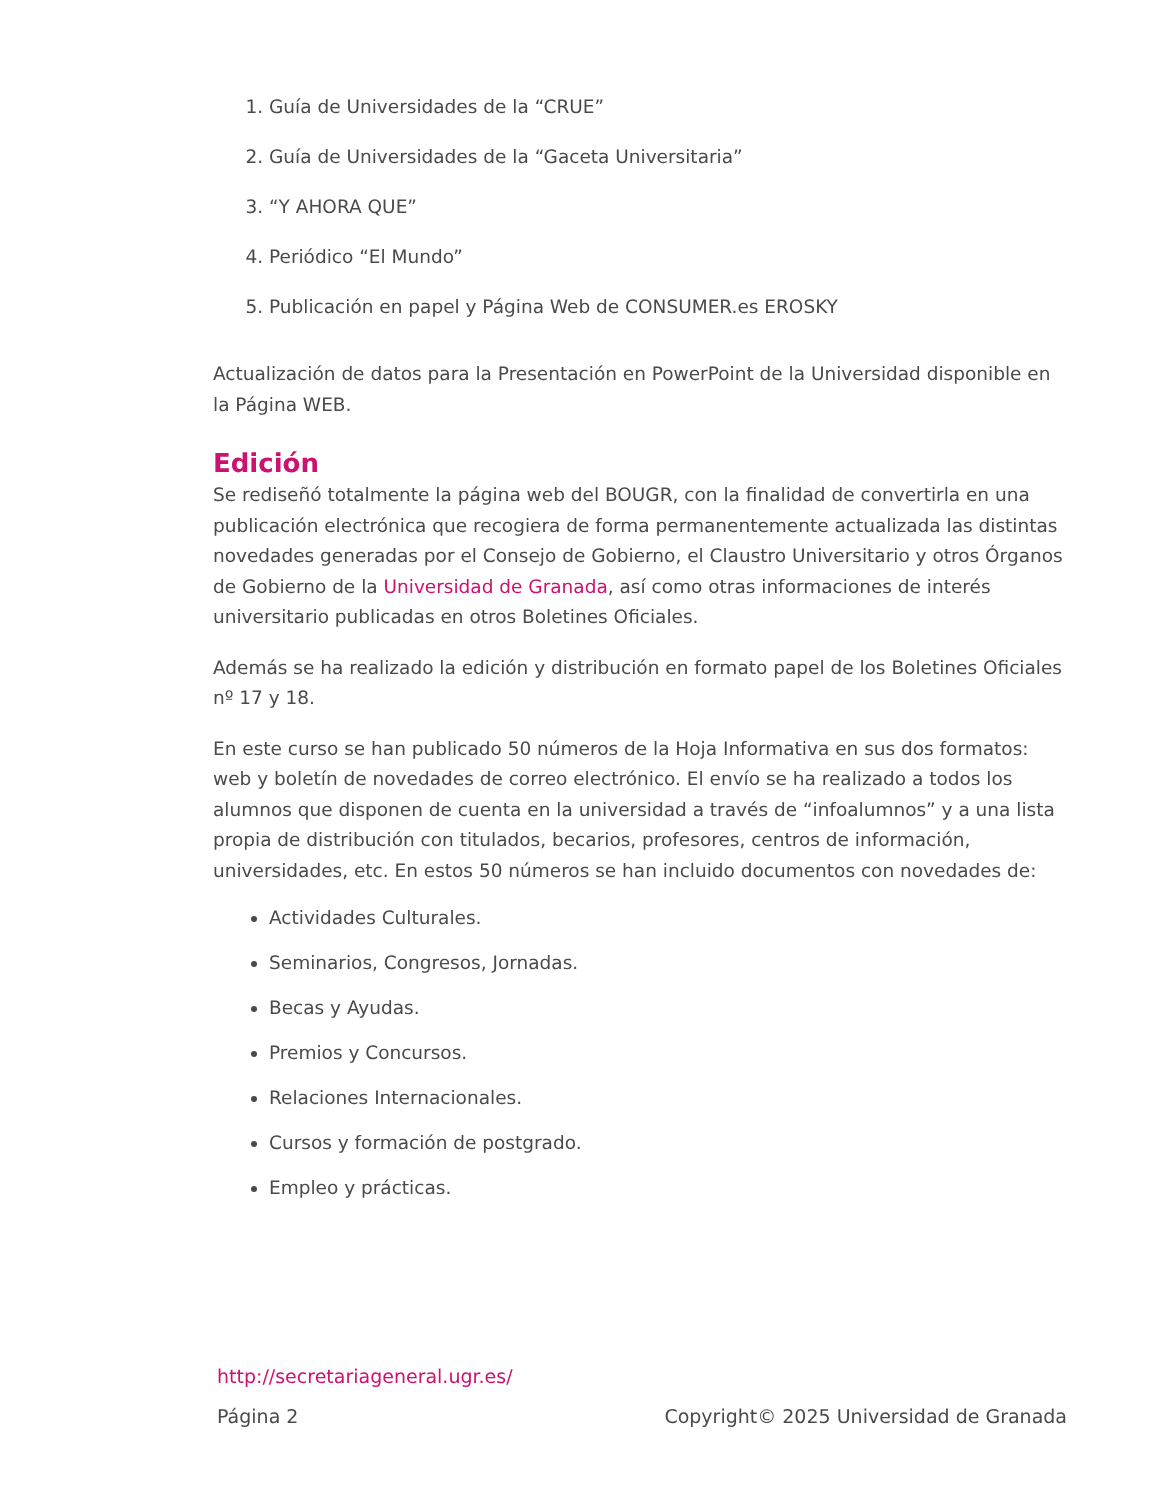1. Guía de Universidades de la “CRUE”
2. Guía de Universidades de la “Gaceta Universitaria”
3. “Y AHORA QUE”
4. Periódico “El Mundo”
5. Publicación en papel y Página Web de CONSUMER.es EROSKY
Actualización de datos para la Presentación en PowerPoint de la Universidad disponible en la Página WEB.
Edición
Se rediseñó totalmente la página web del BOUGR, con la finalidad de convertirla en una publicación electrónica que recogiera de forma permanentemente actualizada las distintas novedades generadas por el Consejo de Gobierno, el Claustro Universitario y otros Órganos de Gobierno de la Universidad de Granada, así como otras informaciones de interés universitario publicadas en otros Boletines Oficiales.
Además se ha realizado la edición y distribución en formato papel de los Boletines Oficiales nº 17 y 18.
En este curso se han publicado 50 números de la Hoja Informativa en sus dos formatos: web y boletín de novedades de correo electrónico. El envío se ha realizado a todos los alumnos que disponen de cuenta en la universidad a través de “infoalumnos” y a una lista propia de distribución con titulados, becarios, profesores, centros de información, universidades, etc. En estos 50 números se han incluido documentos con novedades de:
Actividades Culturales.
Seminarios, Congresos, Jornadas.
Becas y Ayudas.
Premios y Concursos.
Relaciones Internacionales.
Cursos y formación de postgrado.
Empleo y prácticas.
http://secretariageneral.ugr.es/
Página 2 Copyright© 2025 Universidad de Granada